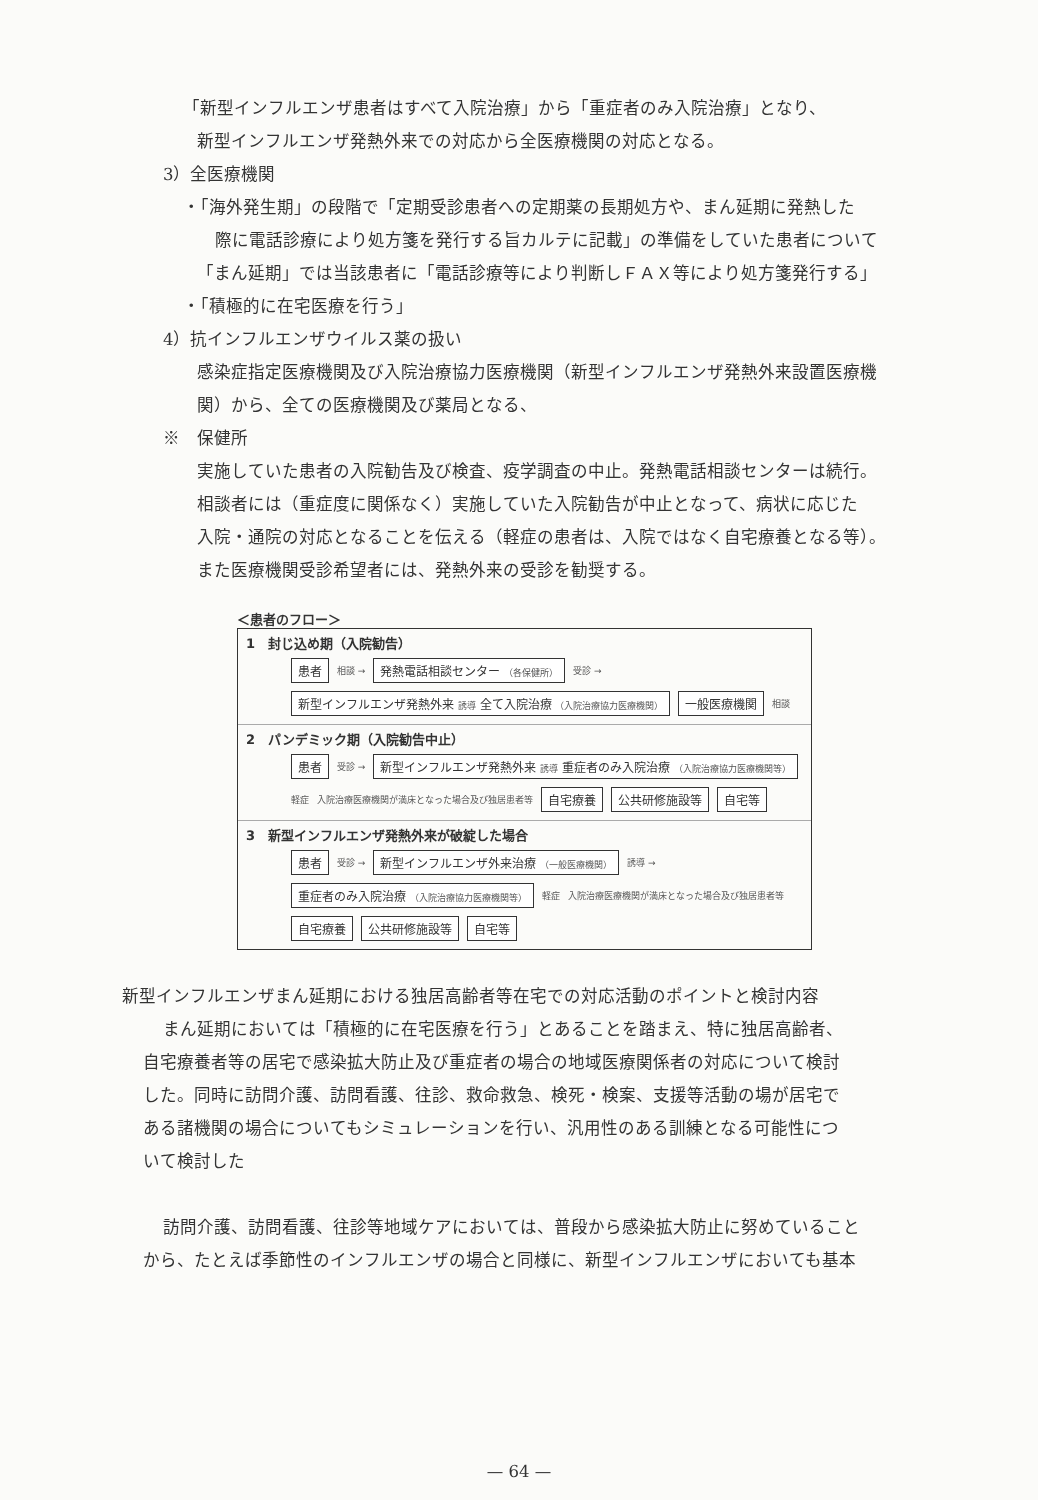「新型インフルエンザ患者はすべて入院治療」から「重症者のみ入院治療」となり、
新型インフルエンザ発熱外来での対応から全医療機関の対応となる。
3）全医療機関
・「海外発生期」の段階で「定期受診患者への定期薬の長期処方や、まん延期に発熱した
際に電話診療により処方箋を発行する旨カルテに記載」の準備をしていた患者について
「まん延期」では当該患者に「電話診療等により判断しＦＡＸ等により処方箋発行する」
・「積極的に在宅医療を行う」
4）抗インフルエンザウイルス薬の扱い
感染症指定医療機関及び入院治療協力医療機関（新型インフルエンザ発熱外来設置医療機
関）から、全ての医療機関及び薬局となる、
※　保健所
実施していた患者の入院勧告及び検査、疫学調査の中止。発熱電話相談センターは続行。
相談者には（重症度に関係なく）実施していた入院勧告が中止となって、病状に応じた
入院・通院の対応となることを伝える（軽症の患者は、入院ではなく自宅療養となる等）。
また医療機関受診希望者には、発熱外来の受診を勧奨する。
＜患者のフロー＞
1　封じ込め期（入院勧告）
患者 相談 → 発熱電話相談センター （各保健所） 受診 → 新型インフルエンザ発熱外来 誘導 全て入院治療 （入院治療協力医療機関） 一般医療機関 相談
2　パンデミック期（入院勧告中止）
患者 受診 → 新型インフルエンザ発熱外来 誘導 重症者のみ入院治療 （入院治療協力医療機関等） 軽症 入院治療医療機関が満床となった場合及び独居患者等 自宅療養 公共研修施設等 自宅等
3　新型インフルエンザ発熱外来が破綻した場合
患者 受診 → 新型インフルエンザ外来治療 （一般医療機関） 誘導 → 重症者のみ入院治療 （入院治療協力医療機関等） 軽症 入院治療医療機関が満床となった場合及び独居患者等 自宅療養 公共研修施設等 自宅等
新型インフルエンザまん延期における独居高齢者等在宅での対応活動のポイントと検討内容
まん延期においては「積極的に在宅医療を行う」とあることを踏まえ、特に独居高齢者、
自宅療養者等の居宅で感染拡大防止及び重症者の場合の地域医療関係者の対応について検討
した。同時に訪問介護、訪問看護、往診、救命救急、検死・検案、支援等活動の場が居宅で
ある諸機関の場合についてもシミュレーションを行い、汎用性のある訓練となる可能性につ
いて検討した
訪問介護、訪問看護、往診等地域ケアにおいては、普段から感染拡大防止に努めていること
から、たとえば季節性のインフルエンザの場合と同様に、新型インフルエンザにおいても基本
— 64 —